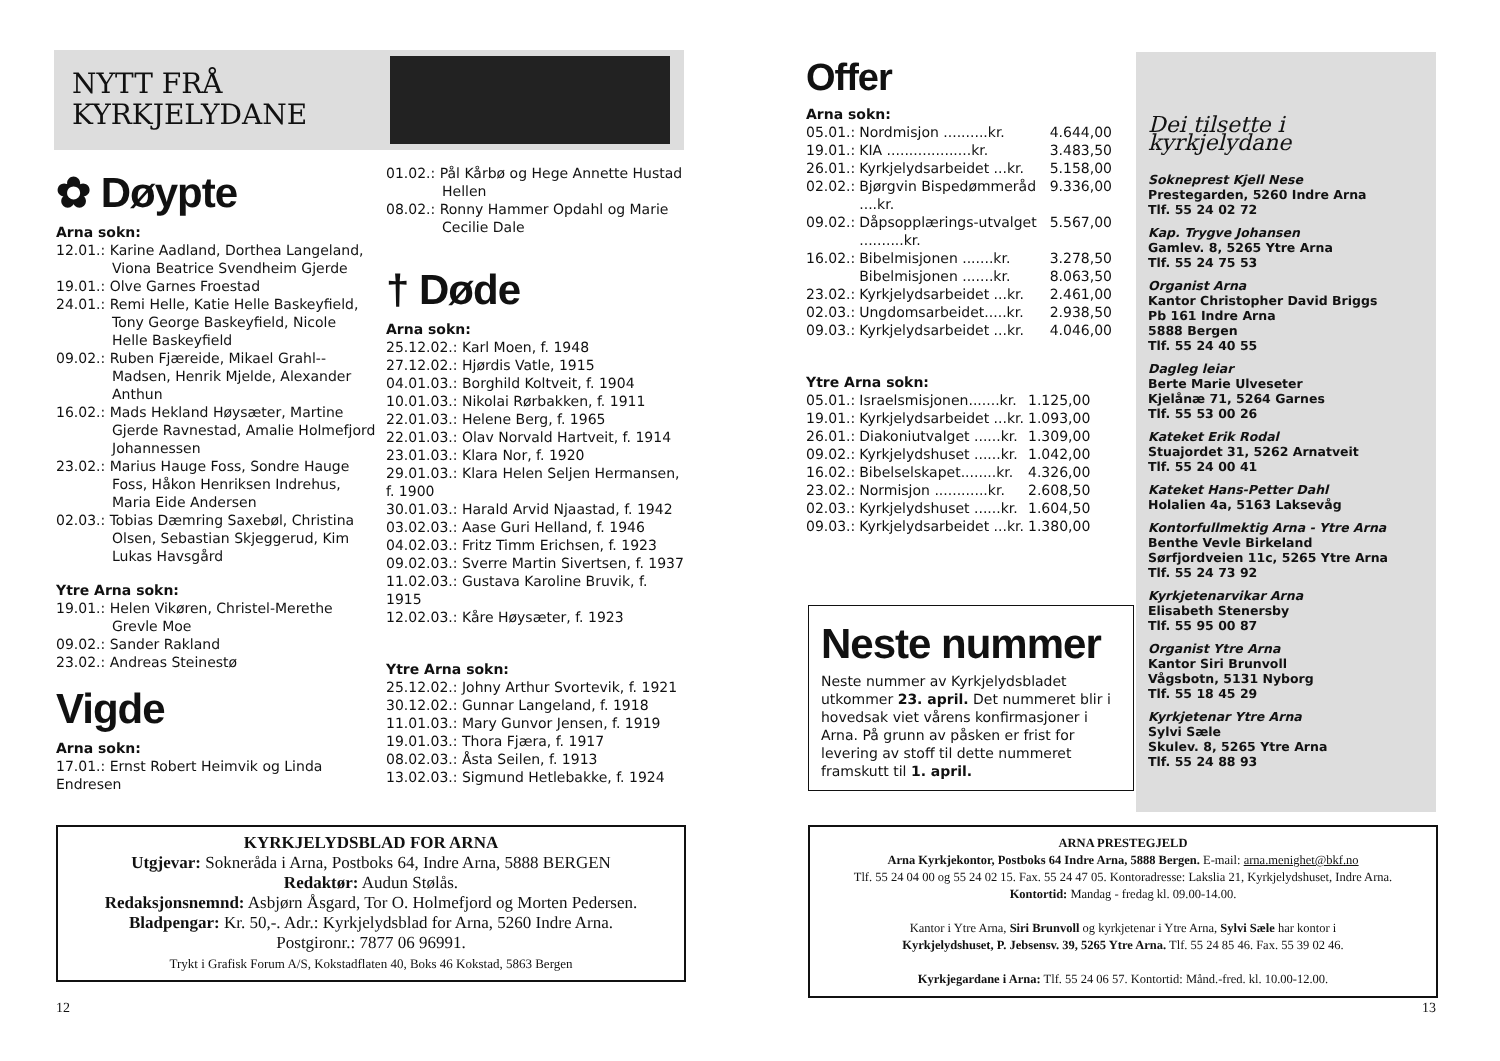NYTT FRÅ
KYRKJELYDANE
✿ Døypte
Arna sokn:
12.01.: Karine Aadland, Dorthea Langeland, Viona Beatrice Svendheim Gjerde
19.01.: Olve Garnes Froestad
24.01.: Remi Helle, Katie Helle Baskeyfield, Tony George Baskeyfield, Nicole Helle Baskeyfield
09.02.: Ruben Fjæreide, Mikael Grahl--Madsen, Henrik Mjelde, Alexander Anthun
16.02.: Mads Hekland Høysæter, Martine Gjerde Ravnestad, Amalie Holmefjord Johannessen
23.02.: Marius Hauge Foss, Sondre Hauge Foss, Håkon Henriksen Indrehus, Maria Eide Andersen
02.03.: Tobias Dæmring Saxebøl, Christina Olsen, Sebastian Skjeggerud, Kim Lukas Havsgård
Ytre Arna sokn:
19.01.: Helen Vikøren, Christel-Merethe Grevle Moe
09.02.: Sander Rakland
23.02.: Andreas Steinestø
Vigde
Arna sokn:
17.01.: Ernst Robert Heimvik og Linda Endresen
01.02.: Pål Kårbø og Hege Annette Hustad Hellen
08.02.: Ronny Hammer Opdahl og Marie Cecilie Dale
† Døde
Arna sokn:
25.12.02.: Karl Moen, f. 1948
27.12.02.: Hjørdis Vatle, 1915
04.01.03.: Borghild Koltveit, f. 1904
10.01.03.: Nikolai Rørbakken, f. 1911
22.01.03.: Helene Berg, f. 1965
22.01.03.: Olav Norvald Hartveit, f. 1914
23.01.03.: Klara Nor, f. 1920
29.01.03.: Klara Helen Seljen Hermansen, f. 1900
30.01.03.: Harald Arvid Njaastad, f. 1942
03.02.03.: Aase Guri Helland, f. 1946
04.02.03.: Fritz Timm Erichsen, f. 1923
09.02.03.: Sverre Martin Sivertsen, f. 1937
11.02.03.: Gustava Karoline Bruvik, f. 1915
12.02.03.: Kåre Høysæter, f. 1923
Ytre Arna sokn:
25.12.02.: Johny Arthur Svortevik, f. 1921
30.12.02.: Gunnar Langeland, f. 1918
11.01.03.: Mary Gunvor Jensen, f. 1919
19.01.03.: Thora Fjæra, f. 1917
08.02.03.: Åsta Seilen, f. 1913
13.02.03.: Sigmund Hetlebakke, f. 1924
KYRKJELYDSBLAD FOR ARNA
Utgjevar: Sokneråda i Arna, Postboks 64, Indre Arna, 5888 BERGEN
Redaktør: Audun Stølås.
Redaksjonsnemnd: Asbjørn Åsgard, Tor O. Holmefjord og Morten Pedersen.
Bladpengar: Kr. 50,-. Adr.: Kyrkjelydsblad for Arna, 5260 Indre Arna.
Postgironr.: 7877 06 96991.
Trykt i Grafisk Forum A/S, Kokstadflaten 40, Boks 46 Kokstad, 5863 Bergen
12
Offer
Arna sokn:
| 05.01.: | Nordmisjon ..........kr. | 4.644,00 |
| 19.01.: | KIA ...................kr. | 3.483,50 |
| 26.01.: | Kyrkjelydsarbeidet ...kr. | 5.158,00 |
| 02.02.: | Bjørgvin Bispedømmeråd ....kr. | 9.336,00 |
| 09.02.: | Dåpsopplærings-utvalget ..........kr. | 5.567,00 |
| 16.02.: | Bibelmisjonen .......kr. | 3.278,50 |
| | Bibelmisjonen .......kr. | 8.063,50 |
| 23.02.: | Kyrkjelydsarbeidet ...kr. | 2.461,00 |
| 02.03.: | Ungdomsarbeidet.....kr. | 2.938,50 |
| 09.03.: | Kyrkjelydsarbeidet ...kr. | 4.046,00 |
Ytre Arna sokn:
| 05.01.: | Israelsmisjonen.......kr. | 1.125,00 |
| 19.01.: | Kyrkjelydsarbeidet ...kr. | 1.093,00 |
| 26.01.: | Diakoniutvalget ......kr. | 1.309,00 |
| 09.02.: | Kyrkjelydshuset ......kr. | 1.042,00 |
| 16.02.: | Bibelselskapet........kr. | 4.326,00 |
| 23.02.: | Normisjon ............kr. | 2.608,50 |
| 02.03.: | Kyrkjelydshuset ......kr. | 1.604,50 |
| 09.03.: | Kyrkjelydsarbeidet ...kr. | 1.380,00 |
Dei tilsette i kyrkjelydane
Sokneprest Kjell Nese
Prestegarden, 5260 Indre Arna
Tlf. 55 24 02 72
Kap. Trygve Johansen
Gamlev. 8, 5265 Ytre Arna
Tlf. 55 24 75 53
Organist Arna
Kantor Christopher David Briggs
Pb 161 Indre Arna
5888 Bergen
Tlf. 55 24 40 55
Dagleg leiar
Berte Marie Ulveseter
Kjelånæ 71, 5264 Garnes
Tlf. 55 53 00 26
Kateket Erik Rodal
Stuajordet 31, 5262 Arnatveit
Tlf. 55 24 00 41
Kateket Hans-Petter Dahl
Holalien 4a, 5163 Laksevåg
Kontorfullmektig Arna - Ytre Arna
Benthe Vevle Birkeland
Sørfjordveien 11c, 5265 Ytre Arna
Tlf. 55 24 73 92
Kyrkjetenarvikar Arna
Elisabeth Stenersby
Tlf. 55 95 00 87
Organist Ytre Arna
Kantor Siri Brunvoll
Vågsbotn, 5131 Nyborg
Tlf. 55 18 45 29
Kyrkjetenar Ytre Arna
Sylvi Sæle
Skulev. 8, 5265 Ytre Arna
Tlf. 55 24 88 93
Neste nummer
Neste nummer av Kyrkjelydsbladet utkommer 23. april. Det nummeret blir i hovedsak viet vårens konfirmasjoner i Arna. På grunn av påsken er frist for levering av stoff til dette nummeret framskutt til 1. april.
ARNA PRESTEGJELD
Arna Kyrkjekontor, Postboks 64 Indre Arna, 5888 Bergen. E-mail: arna.menighet@bkf.no
Tlf. 55 24 04 00 og 55 24 02 15. Fax. 55 24 47 05. Kontoradresse: Lakslia 21, Kyrkjelydshuset, Indre Arna.
Kontortid: Mandag - fredag kl. 09.00-14.00.
Kantor i Ytre Arna, Siri Brunvoll og kyrkjetenar i Ytre Arna, Sylvi Sæle har kontor i
Kyrkjelydshuset, P. Jebsensv. 39, 5265 Ytre Arna. Tlf. 55 24 85 46. Fax. 55 39 02 46.
Kyrkjegardane i Arna: Tlf. 55 24 06 57. Kontortid: Månd.-fred. kl. 10.00-12.00.
13